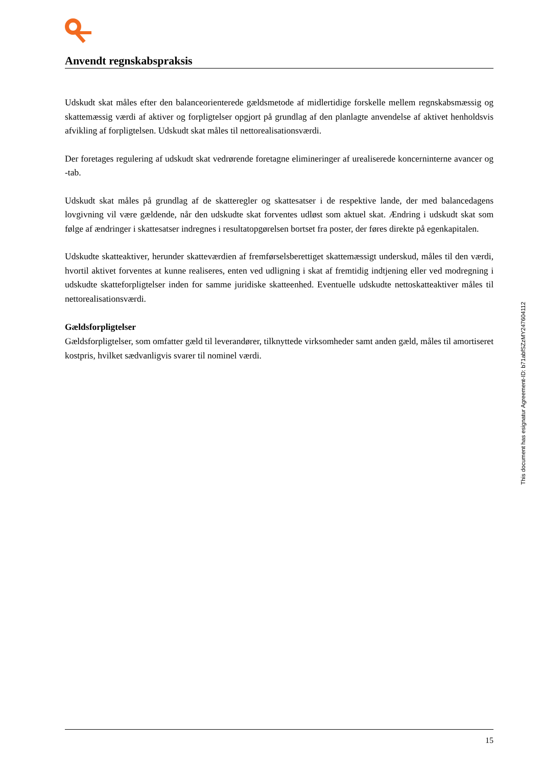Anvendt regnskabspraksis
Udskudt skat måles efter den balanceorienterede gældsmetode af midlertidige forskelle mellem regnskabs­mæssig og skattemæssig værdi af aktiver og forpligtelser opgjort på grundlag af den planlagte anvendelse af aktivet henholdsvis afvikling af forpligtelsen. Udskudt skat måles til nettorealisationsværdi.
Der foretages regulering af udskudt skat vedrørende foretagne elimineringer af urealiserede koncerninterne avancer og -tab.
Udskudt skat måles på grundlag af de skatteregler og skattesatser i de respektive lande, der med balanceda­gens lovgivning vil være gældende, når den udskudte skat forventes udløst som aktuel skat. Ændring i ud­skudt skat som følge af ændringer i skattesatser indregnes i resultatopgørelsen bortset fra poster, der føres direkte på egenkapitalen.
Udskudte skatteaktiver, herunder skatteværdien af fremførselsberettiget skattemæssigt underskud, måles til den værdi, hvortil aktivet forventes at kunne realiseres, enten ved udligning i skat af fremtidig indtjening el­ler ved modregning i udskudte skatteforpligtelser inden for samme juridiske skatteenhed. Eventuelle ud­skudte nettoskatteaktiver måles til nettorealisationsværdi.
Gældsforpligtelser
Gældsforpligtelser, som omfatter gæld til leverandører, tilknyttede virksomheder samt anden gæld, måles til amortiseret kostpris, hvilket sædvanligvis svarer til nominel værdi.
This document has esignatur Agreement-ID: b71abfSZzMY247604112
15